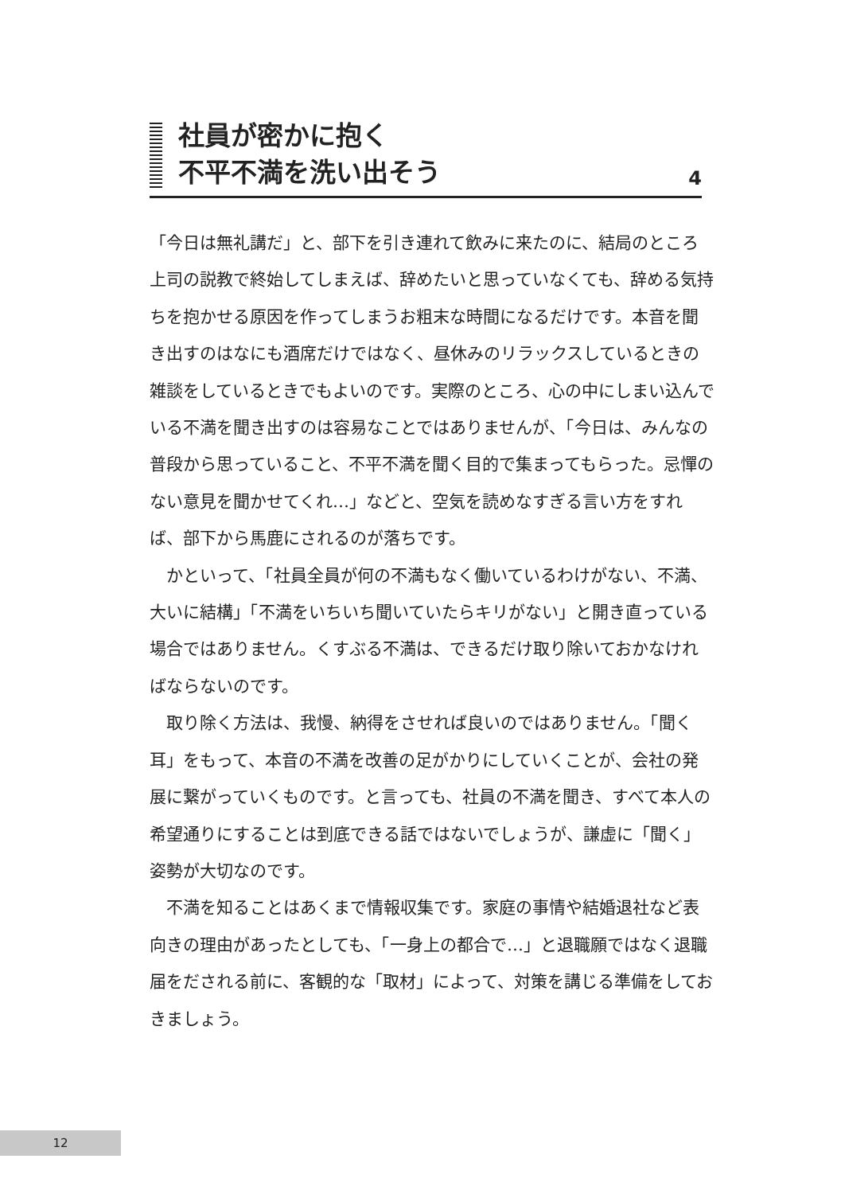社員が密かに抱く
不平不満を洗い出そう
4
「今日は無礼講だ」と、部下を引き連れて飲みに来たのに、結局のところ上司の説教で終始してしまえば、辞めたいと思っていなくても、辞める気持ちを抱かせる原因を作ってしまうお粗末な時間になるだけです。本音を聞き出すのはなにも酒席だけではなく、昼休みのリラックスしているときの雑談をしているときでもよいのです。実際のところ、心の中にしまい込んでいる不満を聞き出すのは容易なことではありませんが、「今日は、みんなの普段から思っていること、不平不満を聞く目的で集まってもらった。忌憚のない意見を聞かせてくれ…」などと、空気を読めなすぎる言い方をすれば、部下から馬鹿にされるのが落ちです。
　かといって、「社員全員が何の不満もなく働いているわけがない、不満、大いに結構」「不満をいちいち聞いていたらキリがない」と開き直っている場合ではありません。くすぶる不満は、できるだけ取り除いておかなければならないのです。
　取り除く方法は、我慢、納得をさせれば良いのではありません。「聞く耳」をもって、本音の不満を改善の足がかりにしていくことが、会社の発展に繋がっていくものです。と言っても、社員の不満を聞き、すべて本人の希望通りにすることは到底できる話ではないでしょうが、謙虚に「聞く」姿勢が大切なのです。
　不満を知ることはあくまで情報収集です。家庭の事情や結婚退社など表向きの理由があったとしても、「一身上の都合で…」と退職願ではなく退職届をだされる前に、客観的な「取材」によって、対策を講じる準備をしておきましょう。
12